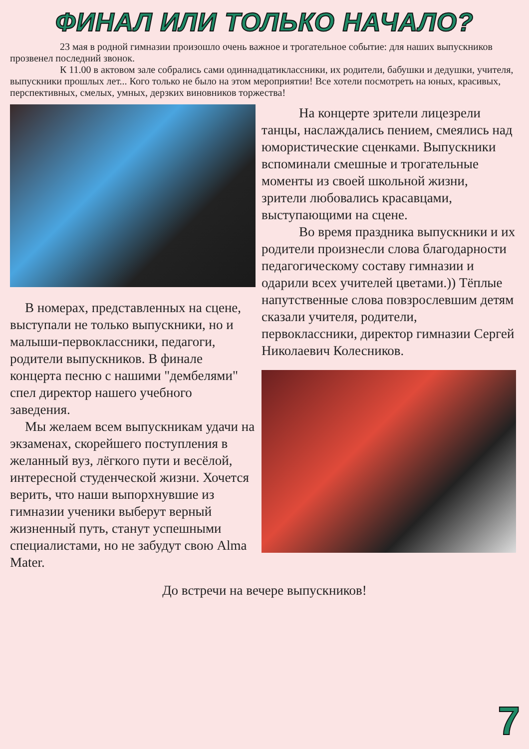ФИНАЛ ИЛИ ТОЛЬКО НАЧАЛО?
23 мая в родной гимназии произошло очень важное и трогательное событие: для наших выпускников прозвенел последний звонок.
К 11.00 в актовом зале собрались сами одиннадцатиклассники, их родители, бабушки и дедушки, учителя, выпускники прошлых лет... Кого только не было на этом мероприятии! Все хотели посмотреть на юных, красивых, перспективных, смелых, умных, дерзких виновников торжества!
В номерах, представленных на сцене, выступали не только выпускники, но и малыши-первоклассники, педагоги, родители выпускников. В финале концерта песню с нашими "дембелями" спел директор нашего учебного заведения.
Мы желаем всем выпускникам удачи на экзаменах, скорейшего поступления в желанный вуз, лёгкого пути и весёлой, интересной студенческой жизни. Хочется верить, что наши выпорхнувшие из гимназии ученики выберут верный жизненный путь, станут успешными специалистами, но не забудут свою Alma Mater.
На концерте зрители лицезрели танцы, наслаждались пением, смеялись над юмористические сценками. Выпускники вспоминали смешные и трогательные моменты из своей школьной жизни, зрители любовались красавцами, выступающими на сцене.
Во время праздника выпускники и их родители произнесли слова благодарности педагогическому составу гимназии и одарили всех учителей цветами.)) Тёплые напутственные слова повзрослевшим детям сказали учителя, родители, первоклассники, директор гимназии Сергей Николаевич Колесников.
До встречи на вечере выпускников!
7